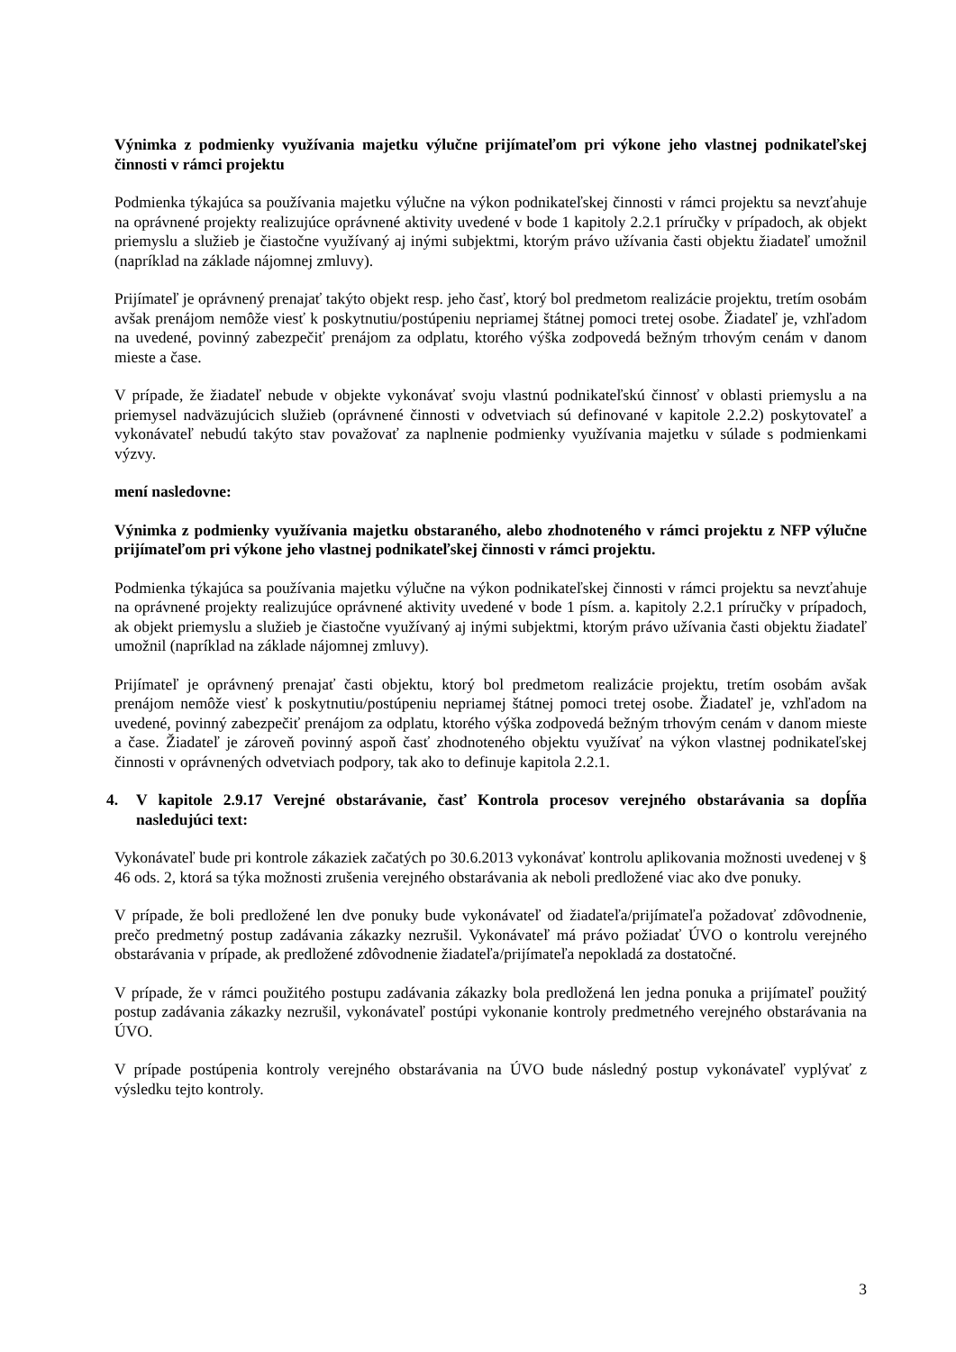Výnimka z podmienky využívania majetku výlučne prijímateľom pri výkone jeho vlastnej podnikateľskej činnosti v rámci projektu
Podmienka týkajúca sa používania majetku výlučne na výkon podnikateľskej činnosti v rámci projektu sa nevzťahuje na oprávnené projekty realizujúce oprávnené aktivity uvedené v bode 1 kapitoly 2.2.1 príručky v prípadoch, ak objekt priemyslu a služieb je čiastočne využívaný aj inými subjektmi, ktorým právo užívania časti objektu žiadateľ umožnil (napríklad na základe nájomnej zmluvy).
Prijímateľ je oprávnený prenajať takýto objekt resp. jeho časť, ktorý bol predmetom realizácie projektu, tretím osobám avšak prenájom nemôže viesť k poskytnutiu/postúpeniu nepriamej štátnej pomoci tretej osobe. Žiadateľ je, vzhľadom na uvedené, povinný zabezpečiť prenájom za odplatu, ktorého výška zodpovedá bežným trhovým cenám v danom mieste a čase.
V prípade, že žiadateľ nebude v objekte vykonávať svoju vlastnú podnikateľskú činnosť v oblasti priemyslu a na priemysel nadväzujúcich služieb (oprávnené činnosti v odvetviach sú definované v kapitole 2.2.2) poskytovateľ a vykonávateľ nebudú takýto stav považovať za naplnenie podmienky využívania majetku v súlade s podmienkami výzvy.
mení nasledovne:
Výnimka z podmienky využívania majetku obstaraného, alebo zhodnoteného v rámci projektu z NFP výlučne prijímateľom pri výkone jeho vlastnej podnikateľskej činnosti v rámci projektu.
Podmienka týkajúca sa používania majetku výlučne na výkon podnikateľskej činnosti v rámci projektu sa nevzťahuje na oprávnené projekty realizujúce oprávnené aktivity uvedené v bode 1 písm. a. kapitoly 2.2.1 príručky v prípadoch, ak objekt priemyslu a služieb je čiastočne využívaný aj inými subjektmi, ktorým právo užívania časti objektu žiadateľ umožnil (napríklad na základe nájomnej zmluvy).
Prijímateľ je oprávnený prenajať časti objektu, ktorý bol predmetom realizácie projektu, tretím osobám avšak prenájom nemôže viesť k poskytnutiu/postúpeniu nepriamej štátnej pomoci tretej osobe. Žiadateľ je, vzhľadom na uvedené, povinný zabezpečiť prenájom za odplatu, ktorého výška zodpovedá bežným trhovým cenám v danom mieste a čase. Žiadateľ je zároveň povinný aspoň časť zhodnoteného objektu využívať na výkon vlastnej podnikateľskej činnosti v oprávnených odvetviach podpory, tak ako to definuje kapitola 2.2.1.
4. V kapitole 2.9.17 Verejné obstarávanie, časť Kontrola procesov verejného obstarávania sa dopĺňa nasledujúci text:
Vykonávateľ bude pri kontrole zákaziek začatých po 30.6.2013 vykonávať kontrolu aplikovania možnosti uvedenej v § 46 ods. 2, ktorá sa týka možnosti zrušenia verejného obstarávania ak neboli predložené viac ako dve ponuky.
V prípade, že boli predložené len dve ponuky bude vykonávateľ od žiadateľa/prijímateľa požadovať zdôvodnenie, prečo predmetný postup zadávania zákazky nezrušil. Vykonávateľ má právo požiadať ÚVO o kontrolu verejného obstarávania v prípade, ak predložené zdôvodnenie žiadateľa/prijímateľa nepokladá za dostatočné.
V prípade, že v rámci použitého postupu zadávania zákazky bola predložená len jedna ponuka a prijímateľ použitý postup zadávania zákazky nezrušil, vykonávateľ postúpi vykonanie kontroly predmetného verejného obstarávania na ÚVO.
V prípade postúpenia kontroly verejného obstarávania na ÚVO bude následný postup vykonávateľ vyplývať z výsledku tejto kontroly.
3